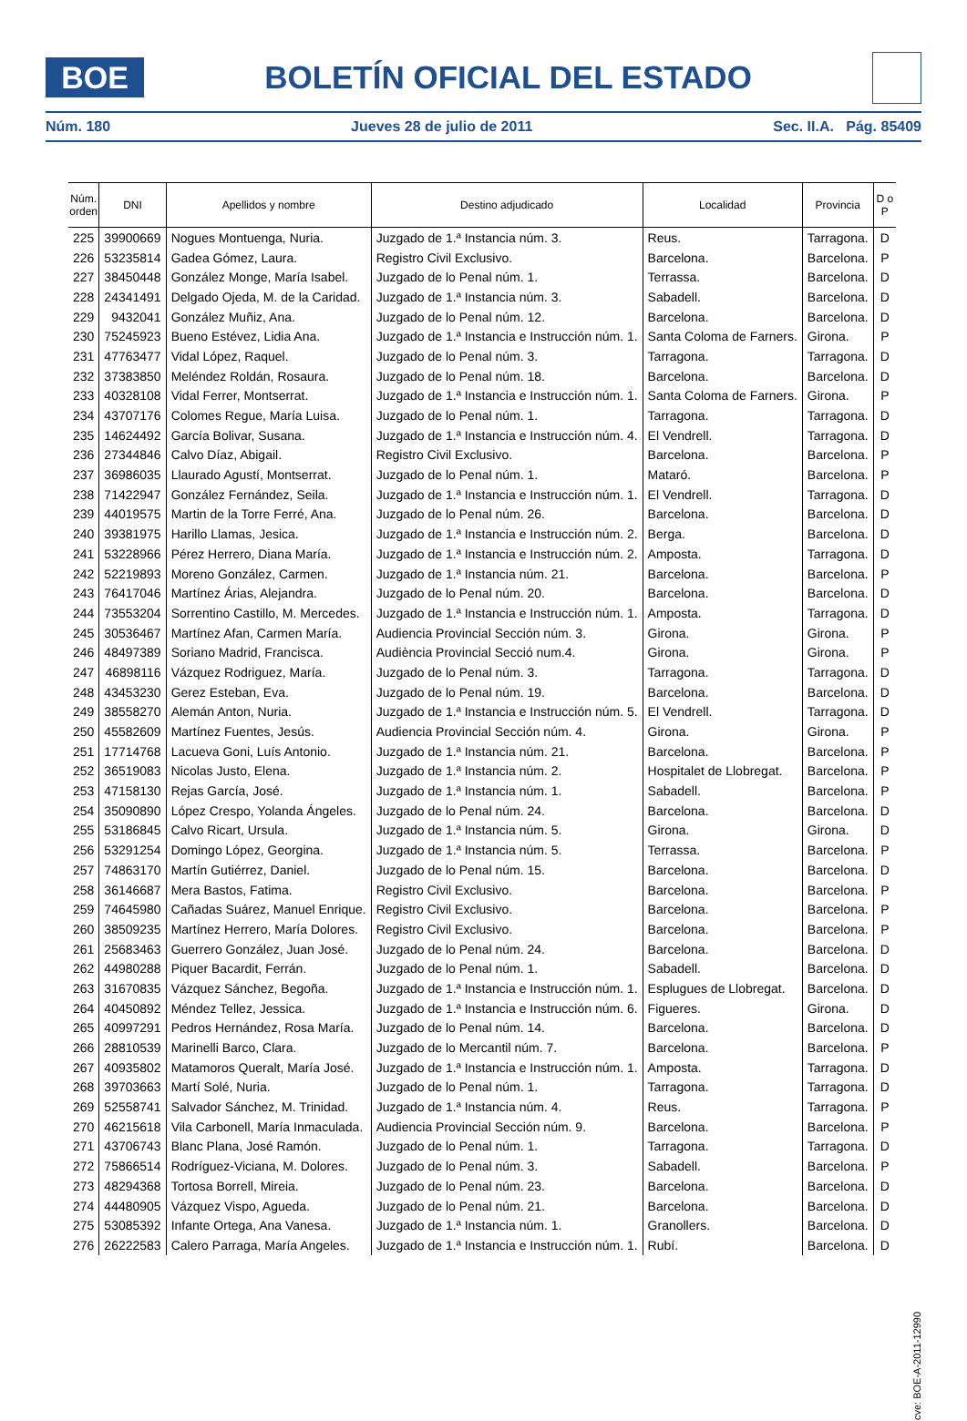BOE
BOLETÍN OFICIAL DEL ESTADO
Núm. 180 Jueves 28 de julio de 2011 Sec. II.A. Pág. 85409
| Núm. orden | DNI | Apellidos y nombre | Destino adjudicado | Localidad | Provincia | D o P |
| --- | --- | --- | --- | --- | --- | --- |
| 225 | 39900669 | Nogues Montuenga, Nuria. | Juzgado de 1.ª Instancia núm. 3. | Reus. | Tarragona. | D |
| 226 | 53235814 | Gadea Gómez, Laura. | Registro Civil Exclusivo. | Barcelona. | Barcelona. | P |
| 227 | 38450448 | González Monge, María Isabel. | Juzgado de lo Penal núm. 1. | Terrassa. | Barcelona. | D |
| 228 | 24341491 | Delgado Ojeda, M. de la Caridad. | Juzgado de 1.ª Instancia núm. 3. | Sabadell. | Barcelona. | D |
| 229 | 9432041 | González Muñiz, Ana. | Juzgado de lo Penal núm. 12. | Barcelona. | Barcelona. | D |
| 230 | 75245923 | Bueno Estévez, Lidia Ana. | Juzgado de 1.ª Instancia e Instrucción núm. 1. | Santa Coloma de Farners. | Girona. | P |
| 231 | 47763477 | Vidal López, Raquel. | Juzgado de lo Penal núm. 3. | Tarragona. | Tarragona. | D |
| 232 | 37383850 | Meléndez Roldán, Rosaura. | Juzgado de lo Penal núm. 18. | Barcelona. | Barcelona. | D |
| 233 | 40328108 | Vidal Ferrer, Montserrat. | Juzgado de 1.ª Instancia e Instrucción núm. 1. | Santa Coloma de Farners. | Girona. | P |
| 234 | 43707176 | Colomes Regue, María Luisa. | Juzgado de lo Penal núm. 1. | Tarragona. | Tarragona. | D |
| 235 | 14624492 | García Bolivar, Susana. | Juzgado de 1.ª Instancia e Instrucción núm. 4. | El Vendrell. | Tarragona. | D |
| 236 | 27344846 | Calvo Díaz, Abigail. | Registro Civil Exclusivo. | Barcelona. | Barcelona. | P |
| 237 | 36986035 | Llaurado Agustí, Montserrat. | Juzgado de lo Penal núm. 1. | Mataró. | Barcelona. | P |
| 238 | 71422947 | González Fernández, Seila. | Juzgado de 1.ª Instancia e Instrucción núm. 1. | El Vendrell. | Tarragona. | D |
| 239 | 44019575 | Martin de la Torre Ferré, Ana. | Juzgado de lo Penal núm. 26. | Barcelona. | Barcelona. | D |
| 240 | 39381975 | Harillo Llamas, Jesica. | Juzgado de 1.ª Instancia e Instrucción núm. 2. | Berga. | Barcelona. | D |
| 241 | 53228966 | Pérez Herrero, Diana María. | Juzgado de 1.ª Instancia e Instrucción núm. 2. | Amposta. | Tarragona. | D |
| 242 | 52219893 | Moreno González, Carmen. | Juzgado de 1.ª Instancia núm. 21. | Barcelona. | Barcelona. | P |
| 243 | 76417046 | Martínez Árias, Alejandra. | Juzgado de lo Penal núm. 20. | Barcelona. | Barcelona. | D |
| 244 | 73553204 | Sorrentino Castillo, M. Mercedes. | Juzgado de 1.ª Instancia e Instrucción núm. 1. | Amposta. | Tarragona. | D |
| 245 | 30536467 | Martínez Afan, Carmen María. | Audiencia Provincial Sección núm. 3. | Girona. | Girona. | P |
| 246 | 48497389 | Soriano Madrid, Francisca. | Audiència Provincial Secció num.4. | Girona. | Girona. | P |
| 247 | 46898116 | Vázquez Rodriguez, María. | Juzgado de lo Penal núm. 3. | Tarragona. | Tarragona. | D |
| 248 | 43453230 | Gerez Esteban, Eva. | Juzgado de lo Penal núm. 19. | Barcelona. | Barcelona. | D |
| 249 | 38558270 | Alemán Anton, Nuria. | Juzgado de 1.ª Instancia e Instrucción núm. 5. | El Vendrell. | Tarragona. | D |
| 250 | 45582609 | Martínez Fuentes, Jesús. | Audiencia Provincial Sección núm. 4. | Girona. | Girona. | P |
| 251 | 17714768 | Lacueva Goni, Luís Antonio. | Juzgado de 1.ª Instancia núm. 21. | Barcelona. | Barcelona. | P |
| 252 | 36519083 | Nicolas Justo, Elena. | Juzgado de 1.ª Instancia núm. 2. | Hospitalet de Llobregat. | Barcelona. | P |
| 253 | 47158130 | Rejas García, José. | Juzgado de 1.ª Instancia núm. 1. | Sabadell. | Barcelona. | P |
| 254 | 35090890 | López Crespo, Yolanda Ángeles. | Juzgado de lo Penal núm. 24. | Barcelona. | Barcelona. | D |
| 255 | 53186845 | Calvo Ricart, Ursula. | Juzgado de 1.ª Instancia núm. 5. | Girona. | Girona. | D |
| 256 | 53291254 | Domingo López, Georgina. | Juzgado de 1.ª Instancia núm. 5. | Terrassa. | Barcelona. | P |
| 257 | 74863170 | Martín Gutiérrez, Daniel. | Juzgado de lo Penal núm. 15. | Barcelona. | Barcelona. | D |
| 258 | 36146687 | Mera Bastos, Fatima. | Registro Civil Exclusivo. | Barcelona. | Barcelona. | P |
| 259 | 74645980 | Cañadas Suárez, Manuel Enrique. | Registro Civil Exclusivo. | Barcelona. | Barcelona. | P |
| 260 | 38509235 | Martínez Herrero, María Dolores. | Registro Civil Exclusivo. | Barcelona. | Barcelona. | P |
| 261 | 25683463 | Guerrero González, Juan José. | Juzgado de lo Penal núm. 24. | Barcelona. | Barcelona. | D |
| 262 | 44980288 | Piquer Bacardit, Ferrán. | Juzgado de lo Penal núm. 1. | Sabadell. | Barcelona. | D |
| 263 | 31670835 | Vázquez Sánchez, Begoña. | Juzgado de 1.ª Instancia e Instrucción núm. 1. | Esplugues de Llobregat. | Barcelona. | D |
| 264 | 40450892 | Méndez Tellez, Jessica. | Juzgado de 1.ª Instancia e Instrucción núm. 6. | Figueres. | Girona. | D |
| 265 | 40997291 | Pedros Hernández, Rosa María. | Juzgado de lo Penal núm. 14. | Barcelona. | Barcelona. | D |
| 266 | 28810539 | Marinelli Barco, Clara. | Juzgado de lo Mercantil núm. 7. | Barcelona. | Barcelona. | P |
| 267 | 40935802 | Matamoros Queralt, María José. | Juzgado de 1.ª Instancia e Instrucción núm. 1. | Amposta. | Tarragona. | D |
| 268 | 39703663 | Martí Solé, Nuria. | Juzgado de lo Penal núm. 1. | Tarragona. | Tarragona. | D |
| 269 | 52558741 | Salvador Sánchez, M. Trinidad. | Juzgado de 1.ª Instancia núm. 4. | Reus. | Tarragona. | P |
| 270 | 46215618 | Vila Carbonell, María Inmaculada. | Audiencia Provincial Sección núm. 9. | Barcelona. | Barcelona. | P |
| 271 | 43706743 | Blanc Plana, José Ramón. | Juzgado de lo Penal núm. 1. | Tarragona. | Tarragona. | D |
| 272 | 75866514 | Rodríguez-Viciana, M. Dolores. | Juzgado de lo Penal núm. 3. | Sabadell. | Barcelona. | P |
| 273 | 48294368 | Tortosa Borrell, Mireia. | Juzgado de lo Penal núm. 23. | Barcelona. | Barcelona. | D |
| 274 | 44480905 | Vázquez Vispo, Agueda. | Juzgado de lo Penal núm. 21. | Barcelona. | Barcelona. | D |
| 275 | 53085392 | Infante Ortega, Ana Vanesa. | Juzgado de 1.ª Instancia núm. 1. | Granollers. | Barcelona. | D |
| 276 | 26222583 | Calero Parraga, María Angeles. | Juzgado de 1.ª Instancia e Instrucción núm. 1. | Rubí. | Barcelona. | D |
cve: BOE-A-2011-12990